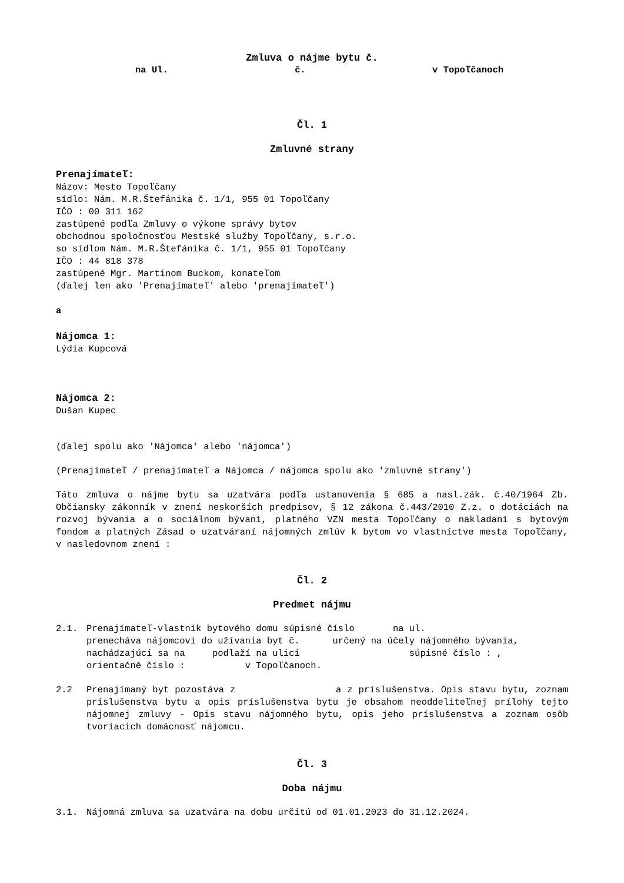Zmluva o nájme bytu č.
na Ul. č. v Topoľčanoch
Čl. 1
Zmluvné strany
Prenajímateľ:
Názov: Mesto Topoľčany
sídlo: Nám. M.R.Štefánika č. 1/1, 955 01 Topoľčany
IČO : 00 311 162
zastúpené podľa Zmluvy o výkone správy bytov
obchodnou spoločnosťou Mestské služby Topoľčany, s.r.o.
so sídlom Nám. M.R.Štefánika č. 1/1, 955 01 Topoľčany
IČO : 44 818 378
zastúpené Mgr. Martinom Buckom, konateľom
(ďalej len ako 'Prenajímateľ' alebo 'prenajímateľ')
a
Nájomca 1:
Lýdia Kupcová
Nájomca 2:
Dušan Kupec
(ďalej spolu ako 'Nájomca' alebo 'nájomca')
(Prenajímateľ / prenajímateľ a Nájomca / nájomca spolu ako 'zmluvné strany')
Táto zmluva o nájme bytu sa uzatvára podľa ustanovenia § 685 a nasl.zák. č.40/1964 Zb. Občiansky zákonník v znení neskorších predpisov, § 12 zákona č.443/2010 Z.z. o dotáciách na rozvoj bývania a o sociálnom bývaní, platného VZN mesta Topoľčany o nakladaní s bytovým fondom a platných Zásad o uzatváraní nájomných zmlúv k bytom vo vlastníctve mesta Topoľčany, v nasledovnom znení :
Čl. 2
Predmet nájmu
2.1. Prenajímateľ-vlastník bytového domu súpisné číslo na ul.
prenecháva nájomcovi do užívania byt č. určený na účely nájomného bývania, nachádzajúci sa na podlaží na ulici súpisné číslo : ,
orientačné číslo : v Topoľčanoch.
2.2 Prenajímaný byt pozostáva z a z príslušenstva. Opis stavu bytu, zoznam príslušenstva bytu a opis príslušenstva bytu je obsahom neoddeliteľnej prílohy tejto nájomnej zmluvy - Opis stavu nájomného bytu, opis jeho príslušenstva a zoznam osôb tvoriacich domácnosť nájomcu.
Čl. 3
Doba nájmu
3.1. Nájomná zmluva sa uzatvára na dobu určitú od 01.01.2023 do 31.12.2024.